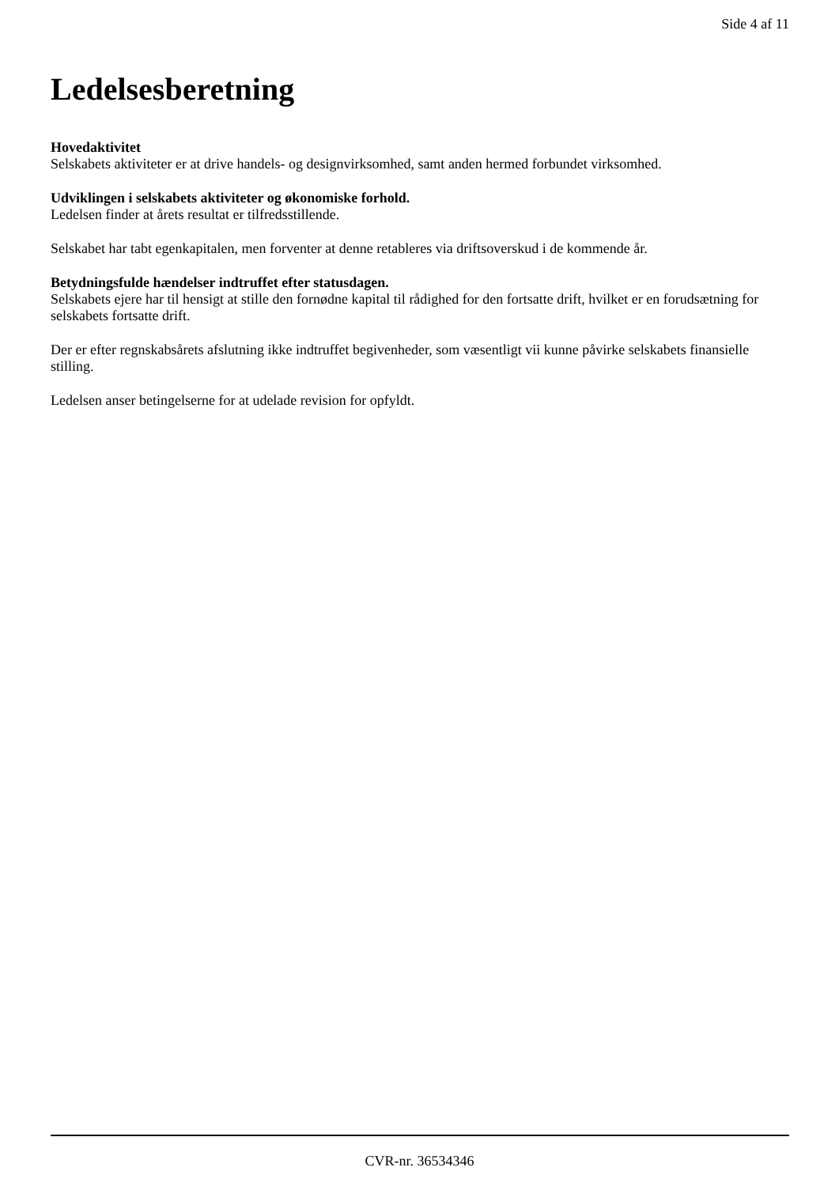Side 4 af 11
Ledelsesberetning
Hovedaktivitet
Selskabets aktiviteter er at drive handels- og designvirksomhed, samt anden hermed forbundet virksomhed.
Udviklingen i selskabets aktiviteter og økonomiske forhold.
Ledelsen finder at årets resultat er tilfredsstillende.
Selskabet har tabt egenkapitalen, men forventer at denne retableres via driftsoverskud i de kommende år.
Betydningsfulde hændelser indtruffet efter statusdagen.
Selskabets ejere har til hensigt at stille den fornødne kapital til rådighed for den fortsatte drift, hvilket er en forudsætning for selskabets fortsatte drift.
Der er efter regnskabsårets afslutning ikke indtruffet begivenheder, som væsentligt vii kunne påvirke selskabets finansielle stilling.
Ledelsen anser betingelserne for at udelade revision for opfyldt.
CVR-nr. 36534346